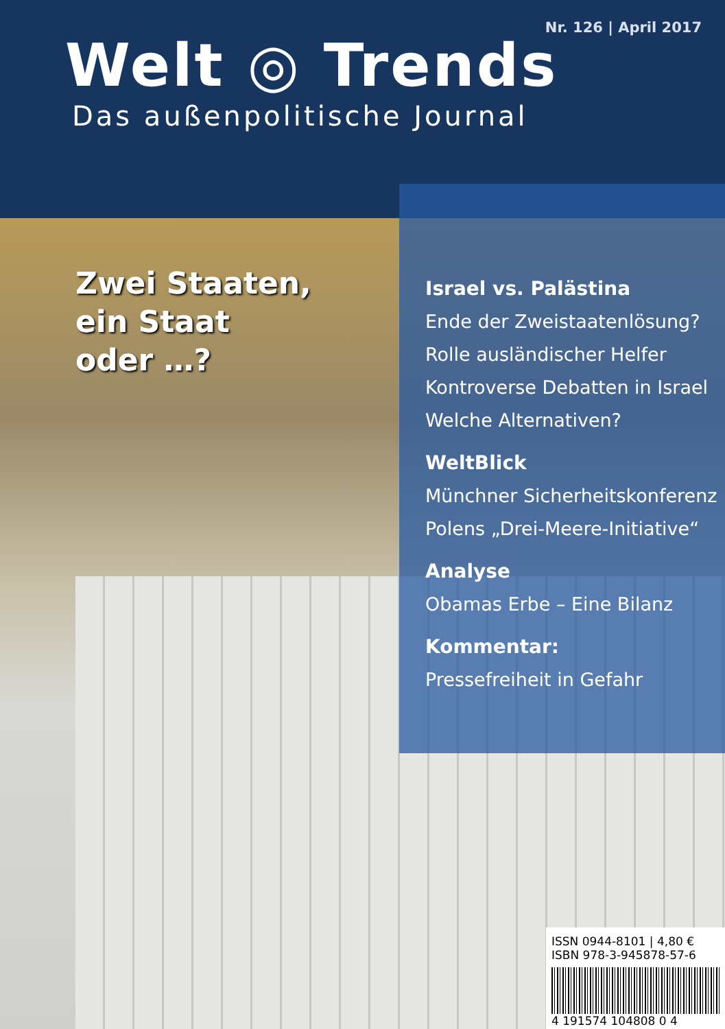Nr. 126 | April 2017
Welt ◎ Trends
Das außenpolitische Journal
Zwei Staaten,
ein Staat
oder …?
Israel vs. Palästina
Ende der Zweistaatenlösung?
Rolle ausländischer Helfer
Kontroverse Debatten in Israel
Welche Alternativen?
WeltBlick
Münchner Sicherheitskonferenz
Polens „Drei-Meere-Initiative“
Analyse
Obamas Erbe – Eine Bilanz
Kommentar:
Pressefreiheit in Gefahr
ISSN 0944-8101 | 4,80 €
ISBN 978-3-945878-57-6
4 191574 104808 0 4